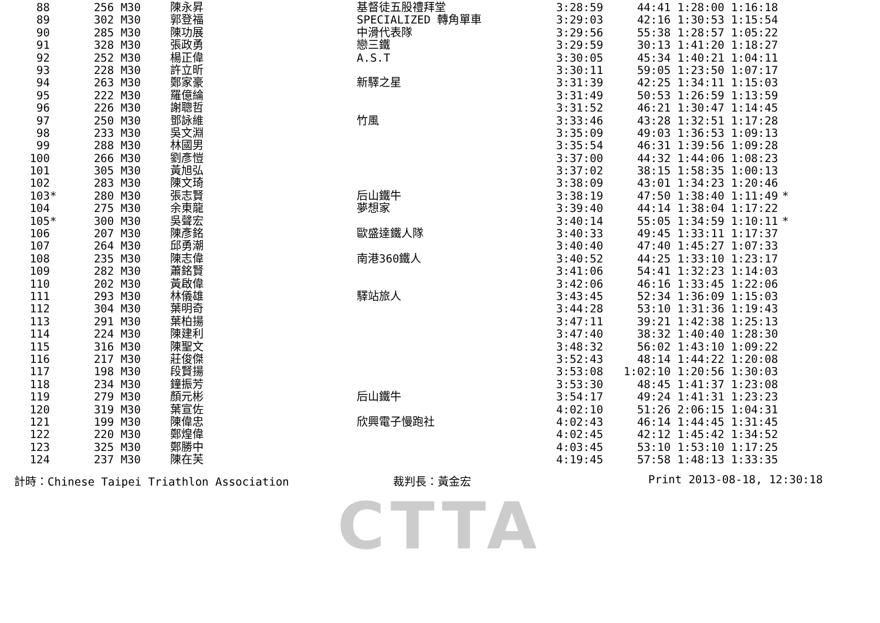| 88 | | 256 M30 | | 陳永昇 | 基督徒五股禮拜堂 | 3:28:59 | 44:41 1:28:00 1:16:18 | |
| 89 | | 302 M30 | | 郭登福 | SPECIALIZED 轉角單車 | 3:29:03 | 42:16 1:30:53 1:15:54 | |
| 90 | | 285 M30 | | 陳功展 | 中滑代表隊 | 3:29:56 | 55:38 1:28:57 1:05:22 | |
| 91 | | 328 M30 | | 張政勇 | 戀三鐵 | 3:29:59 | 30:13 1:41:20 1:18:27 | |
| 92 | | 252 M30 | | 楊正偉 | A.S.T | 3:30:05 | 45:34 1:40:21 1:04:11 | |
| 93 | | 228 M30 | | 許立昕 | | 3:30:11 | 59:05 1:23:50 1:07:17 | |
| 94 | | 263 M30 | | 鄭家豪 | 新驛之星 | 3:31:39 | 42:25 1:34:11 1:15:03 | |
| 95 | | 222 M30 | | 羅億綸 | | 3:31:49 | 50:53 1:26:59 1:13:59 | |
| 96 | | 226 M30 | | 謝聰哲 | | 3:31:52 | 46:21 1:30:47 1:14:45 | |
| 97 | | 250 M30 | | 鄧詠維 | 竹風 | 3:33:46 | 43:28 1:32:51 1:17:28 | |
| 98 | | 233 M30 | | 吳文淵 | | 3:35:09 | 49:03 1:36:53 1:09:13 | |
| 99 | | 288 M30 | | 林國男 | | 3:35:54 | 46:31 1:39:56 1:09:28 | |
| 100 | | 266 M30 | | 劉彥愷 | | 3:37:00 | 44:32 1:44:06 1:08:23 | |
| 101 | | 305 M30 | | 黃旭弘 | | 3:37:02 | 38:15 1:58:35 1:00:13 | |
| 102 | | 283 M30 | | 陳文琦 | | 3:38:09 | 43:01 1:34:23 1:20:46 | |
| 103 | * | 280 M30 | | 張志賢 | 后山鐵牛 | 3:38:19 | 47:50 1:38:40 1:11:49 | * |
| 104 | | 275 M30 | | 余東龍 | 夢想家 | 3:39:40 | 44:14 1:38:04 1:17:22 | |
| 105 | * | 300 M30 | | 吳聲宏 | | 3:40:14 | 55:05 1:34:59 1:10:11 | * |
| 106 | | 207 M30 | | 陳彥銘 | 歐盛達鐵人隊 | 3:40:33 | 49:45 1:33:11 1:17:37 | |
| 107 | | 264 M30 | | 邱勇潮 | | 3:40:40 | 47:40 1:45:27 1:07:33 | |
| 108 | | 235 M30 | | 陳志偉 | 南港360鐵人 | 3:40:52 | 44:25 1:33:10 1:23:17 | |
| 109 | | 282 M30 | | 蕭銘賢 | | 3:41:06 | 54:41 1:32:23 1:14:03 | |
| 110 | | 202 M30 | | 黃啟偉 | | 3:42:06 | 46:16 1:33:45 1:22:06 | |
| 111 | | 293 M30 | | 林儀雄 | 驛站旅人 | 3:43:45 | 52:34 1:36:09 1:15:03 | |
| 112 | | 304 M30 | | 葉明奇 | | 3:44:28 | 53:10 1:31:36 1:19:43 | |
| 113 | | 291 M30 | | 葉柏揚 | | 3:47:11 | 39:21 1:42:38 1:25:13 | |
| 114 | | 224 M30 | | 陳建利 | | 3:47:40 | 38:32 1:40:40 1:28:30 | |
| 115 | | 316 M30 | | 陳聖文 | | 3:48:32 | 56:02 1:43:10 1:09:22 | |
| 116 | | 217 M30 | | 莊俊傑 | | 3:52:43 | 48:14 1:44:22 1:20:08 | |
| 117 | | 198 M30 | | 段賢揚 | | 3:53:08 | 1:02:10 1:20:56 1:30:03 | |
| 118 | | 234 M30 | | 鐘振芳 | | 3:53:30 | 48:45 1:41:37 1:23:08 | |
| 119 | | 279 M30 | | 顏元彬 | 后山鐵牛 | 3:54:17 | 49:24 1:41:31 1:23:23 | |
| 120 | | 319 M30 | | 葉宣佐 | | 4:02:10 | 51:26 2:06:15 1:04:31 | |
| 121 | | 199 M30 | | 陳偉忠 | 欣興電子慢跑社 | 4:02:43 | 46:14 1:44:45 1:31:45 | |
| 122 | | 220 M30 | | 鄭煌偉 | | 4:02:45 | 42:12 1:45:42 1:34:52 | |
| 123 | | 325 M30 | | 鄭勝中 | | 4:03:45 | 53:10 1:53:10 1:17:25 | |
| 124 | | 237 M30 | | 陳在芙 | | 4:19:45 | 57:58 1:48:13 1:33:35 | |
計時：Chinese Taipei Triathlon Association 裁判長：黃金宏 Print 2013-08-18, 12:30:18
CTTA